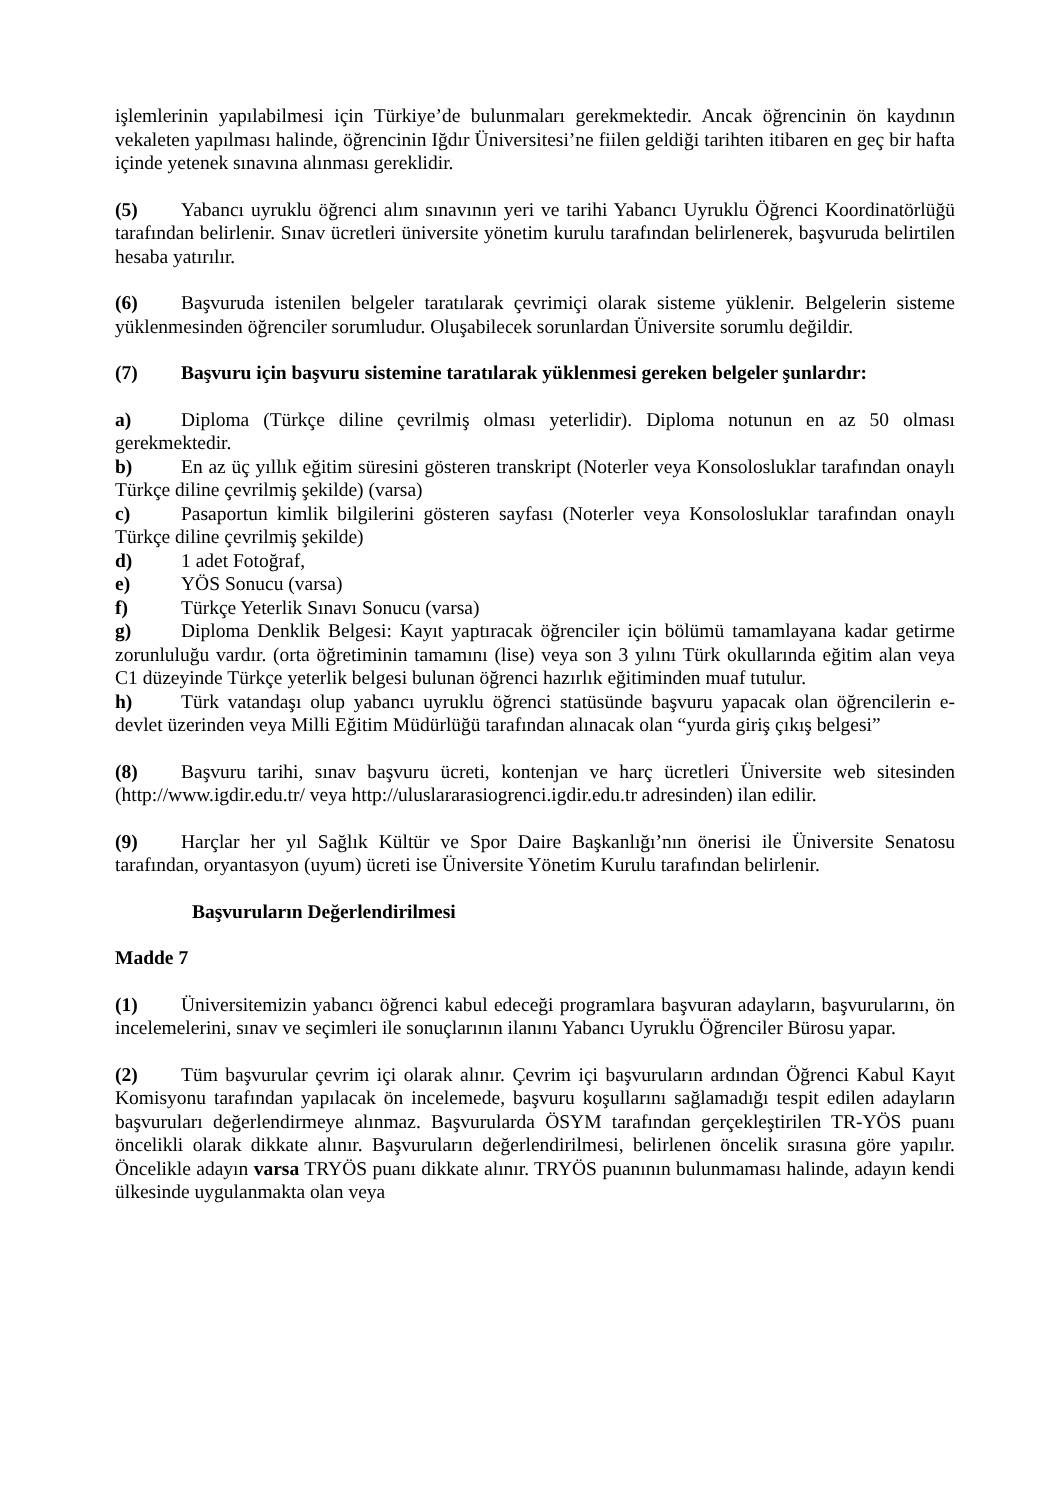işlemlerinin yapılabilmesi için Türkiye’de bulunmaları gerekmektedir. Ancak öğrencinin ön kaydının vekaleten yapılması halinde, öğrencinin Iğdır Üniversitesi’ne fiilen geldiği tarihten itibaren en geç bir hafta içinde yetenek sınavına alınması gereklidir.
(5) Yabancı uyruklu öğrenci alım sınavının yeri ve tarihi Yabancı Uyruklu Öğrenci Koordinatörlüğü tarafından belirlenir. Sınav ücretleri üniversite yönetim kurulu tarafından belirlenerek, başvuruda belirtilen hesaba yatırılır.
(6) Başvuruda istenilen belgeler taratılarak çevrimiçi olarak sisteme yüklenir. Belgelerin sisteme yüklenmesinden öğrenciler sorumludur. Oluşabilecek sorunlardan Üniversite sorumlu değildir.
(7) Başvuru için başvuru sistemine taratılarak yüklenmesi gereken belgeler şunlardır:
a) Diploma (Türkçe diline çevrilmiş olması yeterlidir). Diploma notunun en az 50 olması gerekmektedir.
b) En az üç yıllık eğitim süresini gösteren transkript (Noterler veya Konsolosluklar tarafından onaylı Türkçe diline çevrilmiş şekilde) (varsa)
c) Pasaportun kimlik bilgilerini gösteren sayfası (Noterler veya Konsolosluklar tarafından onaylı Türkçe diline çevrilmiş şekilde)
d) 1 adet Fotoğraf,
e) YÖS Sonucu (varsa)
f) Türkçe Yeterlik Sınavı Sonucu (varsa)
g) Diploma Denklik Belgesi: Kayıt yaptıracak öğrenciler için bölümü tamamlayana kadar getirme zorunluluğu vardır. (orta öğretiminin tamamını (lise) veya son 3 yılını Türk okullarında eğitim alan veya C1 düzeyinde Türkçe yeterlik belgesi bulunan öğrenci hazırlık eğitiminden muaf tutulur.
h) Türk vatandaşı olup yabancı uyruklu öğrenci statüsünde başvuru yapacak olan öğrencilerin e-devlet üzerinden veya Milli Eğitim Müdürlüğü tarafından alınacak olan “yurda giriş çıkış belgesi”
(8) Başvuru tarihi, sınav başvuru ücreti, kontenjan ve harç ücretleri Üniversite web sitesinden (http://www.igdir.edu.tr/ veya http://uluslararasiogrenci.igdir.edu.tr adresinden) ilan edilir.
(9) Harçlar her yıl Sağlık Kültür ve Spor Daire Başkanlığı’nın önerisi ile Üniversite Senatosu tarafından, oryantasyon (uyum) ücreti ise Üniversite Yönetim Kurulu tarafından belirlenir.
Başvuruların Değerlendirilmesi
Madde 7
(1) Üniversitemizin yabancı öğrenci kabul edeceği programlara başvuran adayların, başvurularını, ön incelemelerini, sınav ve seçimleri ile sonuçlarının ilanını Yabancı Uyruklu Öğrenciler Bürosu yapar.
(2) Tüm başvurular çevrim içi olarak alınır. Çevrim içi başvuruların ardından Öğrenci Kabul Kayıt Komisyonu tarafından yapılacak ön incelemede, başvuru koşullarını sağlamadığı tespit edilen adayların başvuruları değerlendirmeye alınmaz. Başvurularda ÖSYM tarafından gerçekleştirilen TR-YÖS puanı öncelikli olarak dikkate alınır. Başvuruların değerlendirilmesi, belirlenen öncelik sırasına göre yapılır. Öncelikle adayın varsa TRYÖS puanı dikkate alınır. TRYÖS puanının bulunmaması halinde, adayın kendi ülkesinde uygulanmakta olan veya